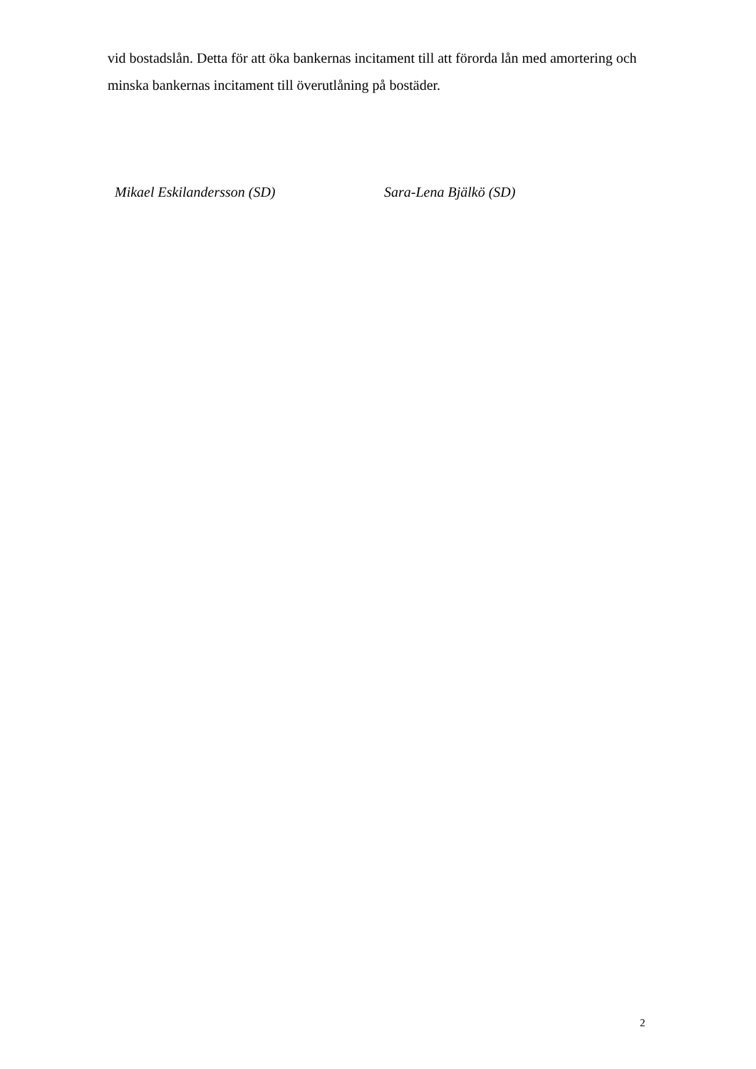vid bostadslån. Detta för att öka bankernas incitament till att förorda lån med amortering och minska bankernas incitament till överutlåning på bostäder.
Mikael Eskilandersson (SD) Sara-Lena Bjälkö (SD)
2